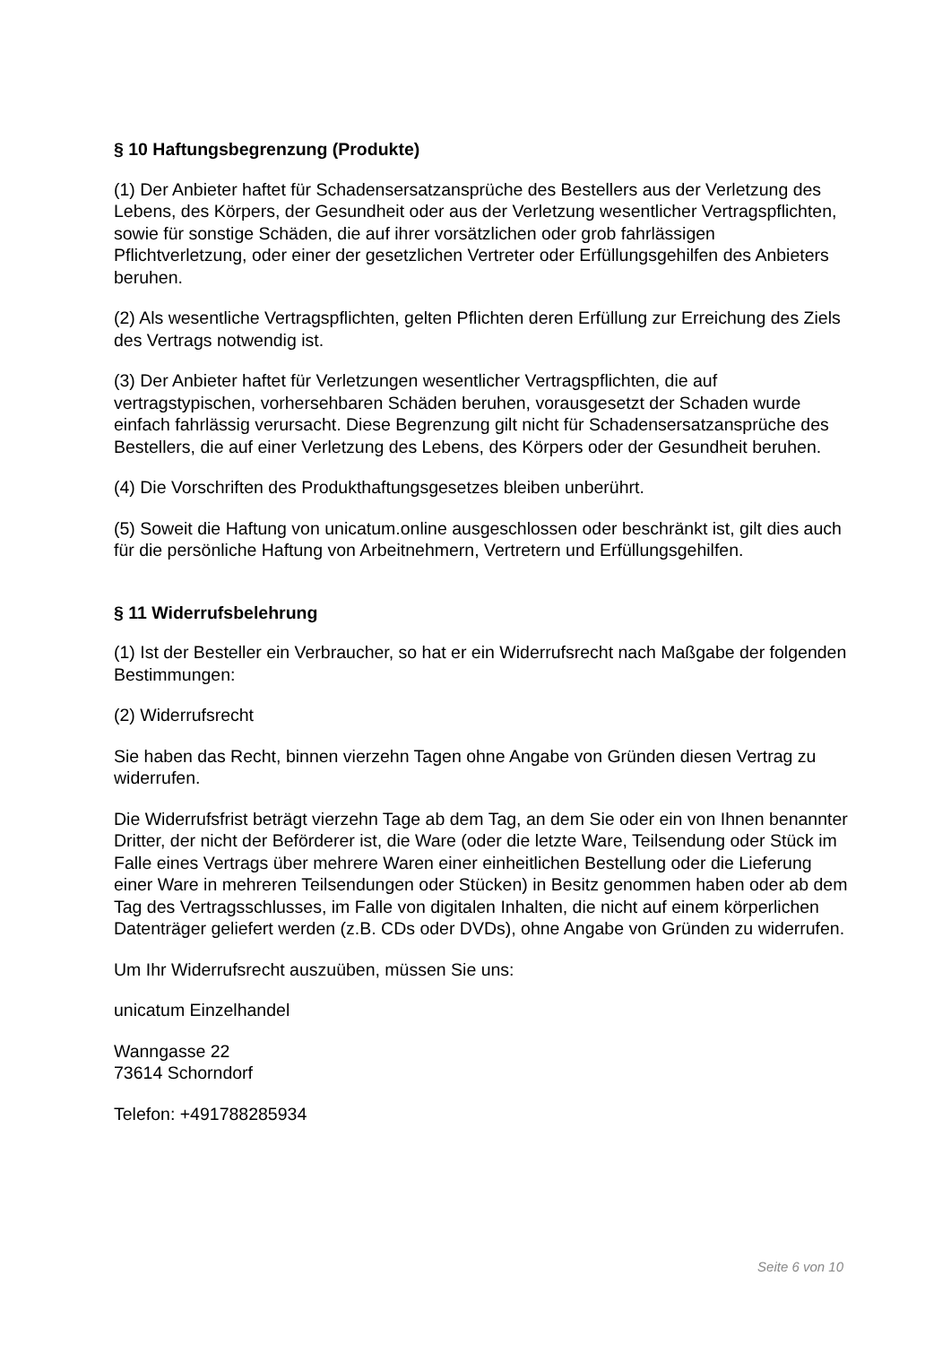§ 10 Haftungsbegrenzung (Produkte)
(1) Der Anbieter haftet für Schadensersatzansprüche des Bestellers aus der Verletzung des Lebens, des Körpers, der Gesundheit oder aus der Verletzung wesentlicher Vertragspflichten, sowie für sonstige Schäden, die auf ihrer vorsätzlichen oder grob fahrlässigen Pflichtverletzung, oder einer der gesetzlichen Vertreter oder Erfüllungsgehilfen des Anbieters beruhen.
(2) Als wesentliche Vertragspflichten, gelten Pflichten deren Erfüllung zur Erreichung des Ziels des Vertrags notwendig ist.
(3) Der Anbieter haftet für Verletzungen wesentlicher Vertragspflichten, die auf vertragstypischen, vorhersehbaren Schäden beruhen, vorausgesetzt der Schaden wurde einfach fahrlässig verursacht. Diese Begrenzung gilt nicht für Schadensersatzansprüche des Bestellers, die auf einer Verletzung des Lebens, des Körpers oder der Gesundheit beruhen.
(4) Die Vorschriften des Produkthaftungsgesetzes bleiben unberührt.
(5) Soweit die Haftung von unicatum.online ausgeschlossen oder beschränkt ist, gilt dies auch für die persönliche Haftung von Arbeitnehmern, Vertretern und Erfüllungsgehilfen.
§ 11 Widerrufsbelehrung
(1) Ist der Besteller ein Verbraucher, so hat er ein Widerrufsrecht nach Maßgabe der folgenden Bestimmungen:
(2) Widerrufsrecht
Sie haben das Recht, binnen vierzehn Tagen ohne Angabe von Gründen diesen Vertrag zu widerrufen.
Die Widerrufsfrist beträgt vierzehn Tage ab dem Tag, an dem Sie oder ein von Ihnen benannter Dritter, der nicht der Beförderer ist, die Ware (oder die letzte Ware, Teilsendung oder Stück im Falle eines Vertrags über mehrere Waren einer einheitlichen Bestellung oder die Lieferung einer Ware in mehreren Teilsendungen oder Stücken) in Besitz genommen haben oder ab dem Tag des Vertragsschlusses, im Falle von digitalen Inhalten, die nicht auf einem körperlichen Datenträger geliefert werden (z.B. CDs oder DVDs), ohne Angabe von Gründen zu widerrufen.
Um Ihr Widerrufsrecht auszuüben, müssen Sie uns:
unicatum Einzelhandel
Wanngasse 22
73614 Schorndorf
Telefon: +491788285934
Seite 6 von 10